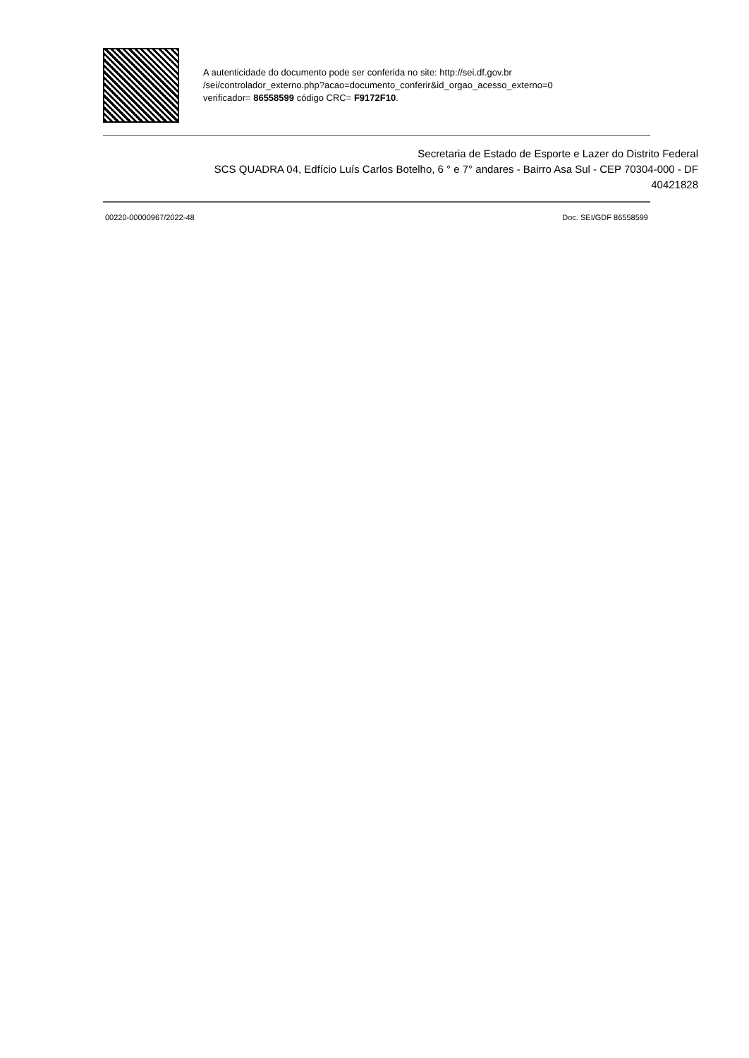A autenticidade do documento pode ser conferida no site: http://sei.df.gov.br
/sei/controlador_externo.php?acao=documento_conferir&id_orgao_acesso_externo=0
verificador= 86558599 código CRC= F9172F10.
Secretaria de Estado de Esporte e Lazer do Distrito Federal
SCS QUADRA 04, Edfício Luís Carlos Botelho, 6 ° e 7° andares - Bairro Asa Sul - CEP 70304-000 - DF
40421828
00220-00000967/2022-48 Doc. SEI/GDF 86558599